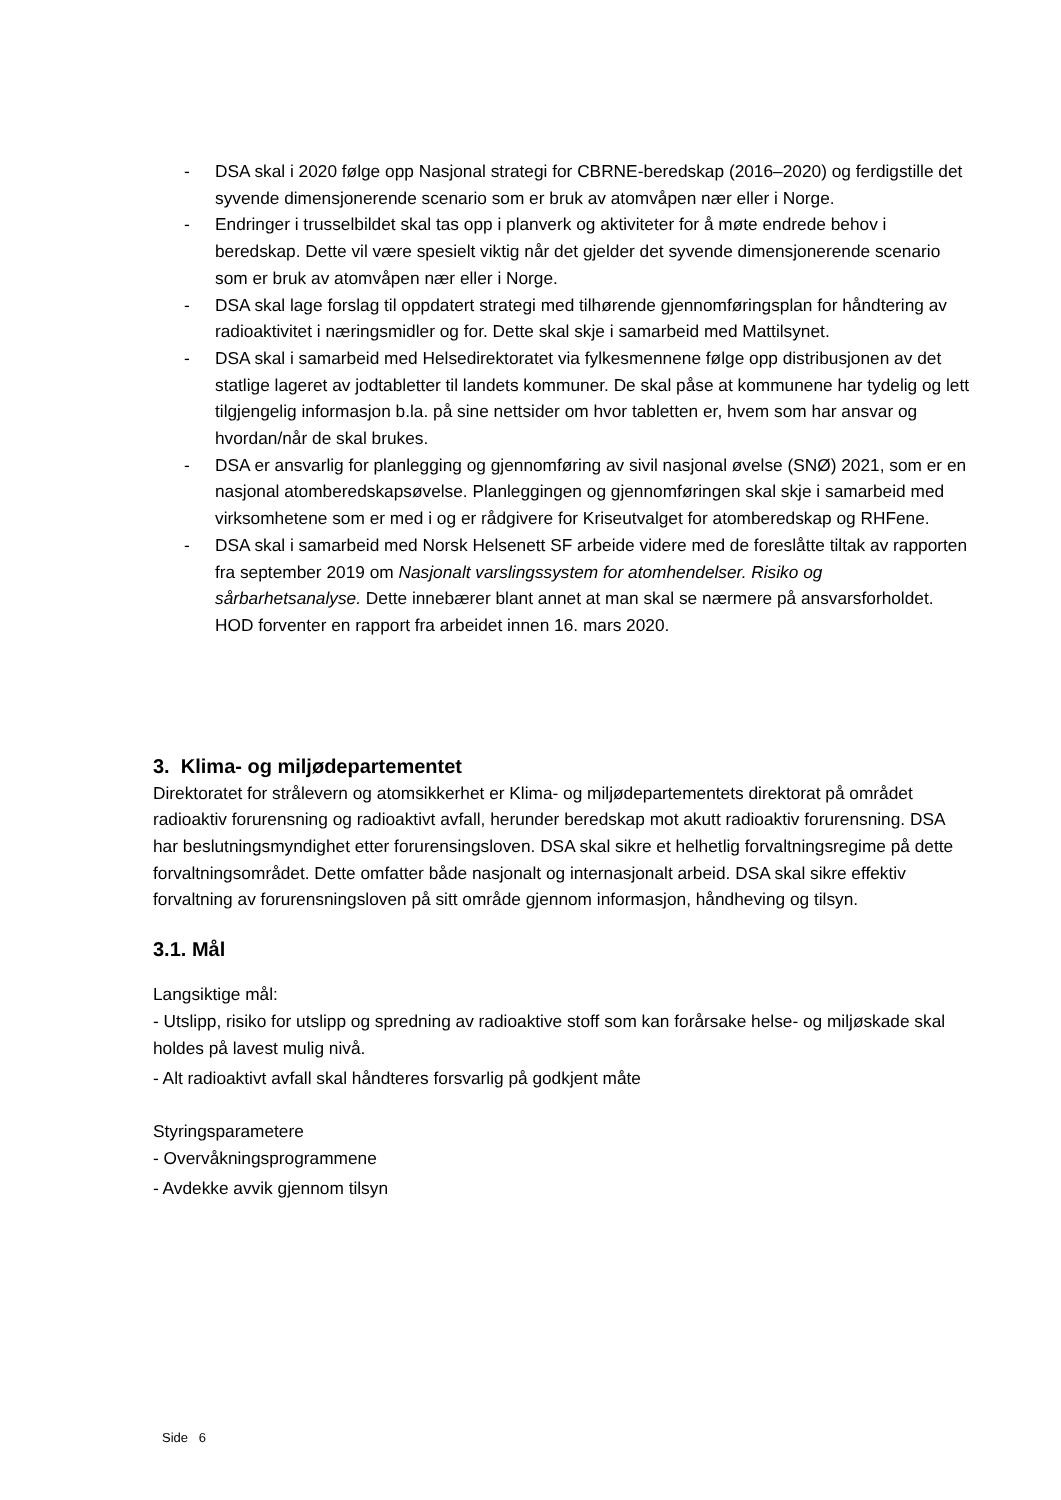- DSA skal i 2020 følge opp Nasjonal strategi for CBRNE-beredskap (2016–2020) og ferdigstille det syvende dimensjonerende scenario som er bruk av atomvåpen nær eller i Norge.
- Endringer i trusselbildet skal tas opp i planverk og aktiviteter for å møte endrede behov i beredskap. Dette vil være spesielt viktig når det gjelder det syvende dimensjonerende scenario som er bruk av atomvåpen nær eller i Norge.
- DSA skal lage forslag til oppdatert strategi med tilhørende gjennomføringsplan for håndtering av radioaktivitet i næringsmidler og for. Dette skal skje i samarbeid med Mattilsynet.
- DSA skal i samarbeid med Helsedirektoratet via fylkesmennene følge opp distribusjonen av det statlige lageret av jodtabletter til landets kommuner. De skal påse at kommunene har tydelig og lett tilgjengelig informasjon b.la. på sine nettsider om hvor tabletten er, hvem som har ansvar og hvordan/når de skal brukes.
- DSA er ansvarlig for planlegging og gjennomføring av sivil nasjonal øvelse (SNØ) 2021, som er en nasjonal atomberedskapsøvelse. Planleggingen og gjennomføringen skal skje i samarbeid med virksomhetene som er med i og er rådgivere for Kriseutvalget for atomberedskap og RHFene.
- DSA skal i samarbeid med Norsk Helsenett SF arbeide videre med de foreslåtte tiltak av rapporten fra september 2019 om Nasjonalt varslingssystem for atomhendelser. Risiko og sårbarhetsanalyse. Dette innebærer blant annet at man skal se nærmere på ansvarsforholdet. HOD forventer en rapport fra arbeidet innen 16. mars 2020.
3. Klima- og miljødepartementet
Direktoratet for strålevern og atomsikkerhet er Klima- og miljødepartementets direktorat på området radioaktiv forurensning og radioaktivt avfall, herunder beredskap mot akutt radioaktiv forurensning. DSA har beslutningsmyndighet etter forurensingsloven. DSA skal sikre et helhetlig forvaltningsregime på dette forvaltningsområdet. Dette omfatter både nasjonalt og internasjonalt arbeid. DSA skal sikre effektiv forvaltning av forurensningsloven på sitt område gjennom informasjon, håndheving og tilsyn.
3.1. Mål
Langsiktige mål:
- Utslipp, risiko for utslipp og spredning av radioaktive stoff som kan forårsake helse- og miljøskade skal holdes på lavest mulig nivå.
- Alt radioaktivt avfall skal håndteres forsvarlig på godkjent måte
Styringsparametere
- Overvåkningsprogrammene
- Avdekke avvik gjennom tilsyn
Side 6